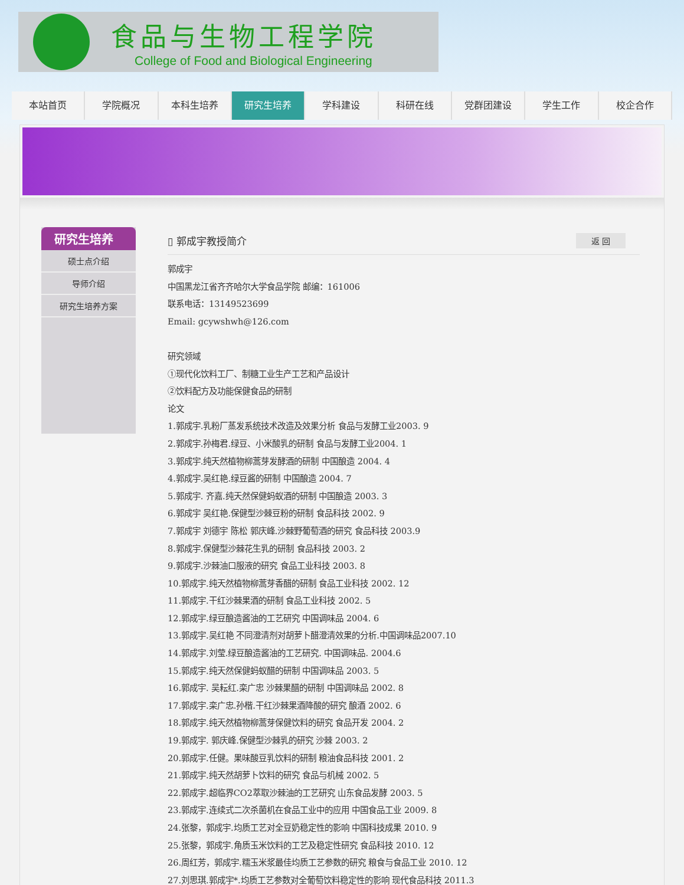食品与生物工程学院
College of Food and Biological Engineering
本站首页 学院概况 本科生培养 研究生培养 学科建设 科研在线 党群团建设 学生工作 校企合作
研究生培养
硕士点介绍
导师介绍
研究生培养方案
▯ 郭成宇教授简介 返 回
郭成宇
中国黑龙江省齐齐哈尔大学食品学院 邮编：161006
联系电话：13149523699
Email: gcywshwh@126.com
研究领域
①现代化饮料工厂、制糖工业生产工艺和产品设计
②饮料配方及功能保健食品的研制
论文
1.郭成宇.乳粉厂蒸发系统技术改造及效果分析 食品与发酵工业2003. 9
2.郭成宇.孙梅君.绿豆、小米酸乳的研制 食品与发酵工业2004. 1
3.郭成宇.纯天然植物柳蒿芽发酵酒的研制 中国酿造 2004. 4
4.郭成宇.吴红艳.绿豆酱的研制 中国酿造 2004. 7
5.郭成宇. 齐嘉.纯天然保健蚂蚁酒的研制 中国酿造 2003. 3
6.郭成宇 吴红艳.保健型沙棘豆粉的研制 食品科技 2002. 9
7.郭成宇 刘德宇 陈松 郭庆峰.沙棘野葡萄酒的研究 食品科技 2003.9
8.郭成宇.保健型沙棘花生乳的研制 食品科技 2003. 2
9.郭成宇.沙棘油口服液的研究 食品工业科技 2003. 8
10.郭成宇.纯天然植物柳蒿芽香醋的研制 食品工业科技 2002. 12
11.郭成宇.干红沙棘果酒的研制 食品工业科技 2002. 5
12.郭成宇.绿豆酿造酱油的工艺研究 中国调味品 2004. 6
13.郭成宇.吴红艳 不同澄清剂对胡萝卜醋澄清效果的分析.中国调味品2007.10
14.郭成宇.刘莹.绿豆酿造酱油的工艺研究. 中国调味品. 2004.6
15.郭成宇.纯天然保健蚂蚁醋的研制 中国调味品 2003. 5
16.郭成宇. 吴耘红.栾广忠 沙棘果醋的研制 中国调味品 2002. 8
17.郭成宇.栾广忠.孙楷.干红沙棘果酒降酸的研究 酿酒 2002. 6
18.郭成宇.纯天然植物柳蒿芽保健饮料的研究 食品开发 2004. 2
19.郭成宇. 郭庆峰.保健型沙棘乳的研究 沙棘 2003. 2
20.郭成宇.任健。果味酸豆乳饮料的研制 粮油食品科技 2001. 2
21.郭成宇.纯天然胡萝卜饮料的研究 食品与机械 2002. 5
22.郭成宇.超临界CO2萃取沙棘油的工艺研究 山东食品发酵 2003. 5
23.郭成宇.连续式二次杀菌机在食品工业中的应用 中国食品工业 2009. 8
24.张黎，郭成宇.均质工艺对全豆奶稳定性的影响 中国科技成果 2010. 9
25.张黎，郭成宇.角质玉米饮料的工艺及稳定性研究 食品科技 2010. 12
26.周红芳，郭成宇.糯玉米浆最佳均质工艺参数的研究 粮食与食品工业 2010. 12
27.刘思琪.郭成宇*.均质工艺参数对全葡萄饮料稳定性的影响 现代食品科技 2011.3